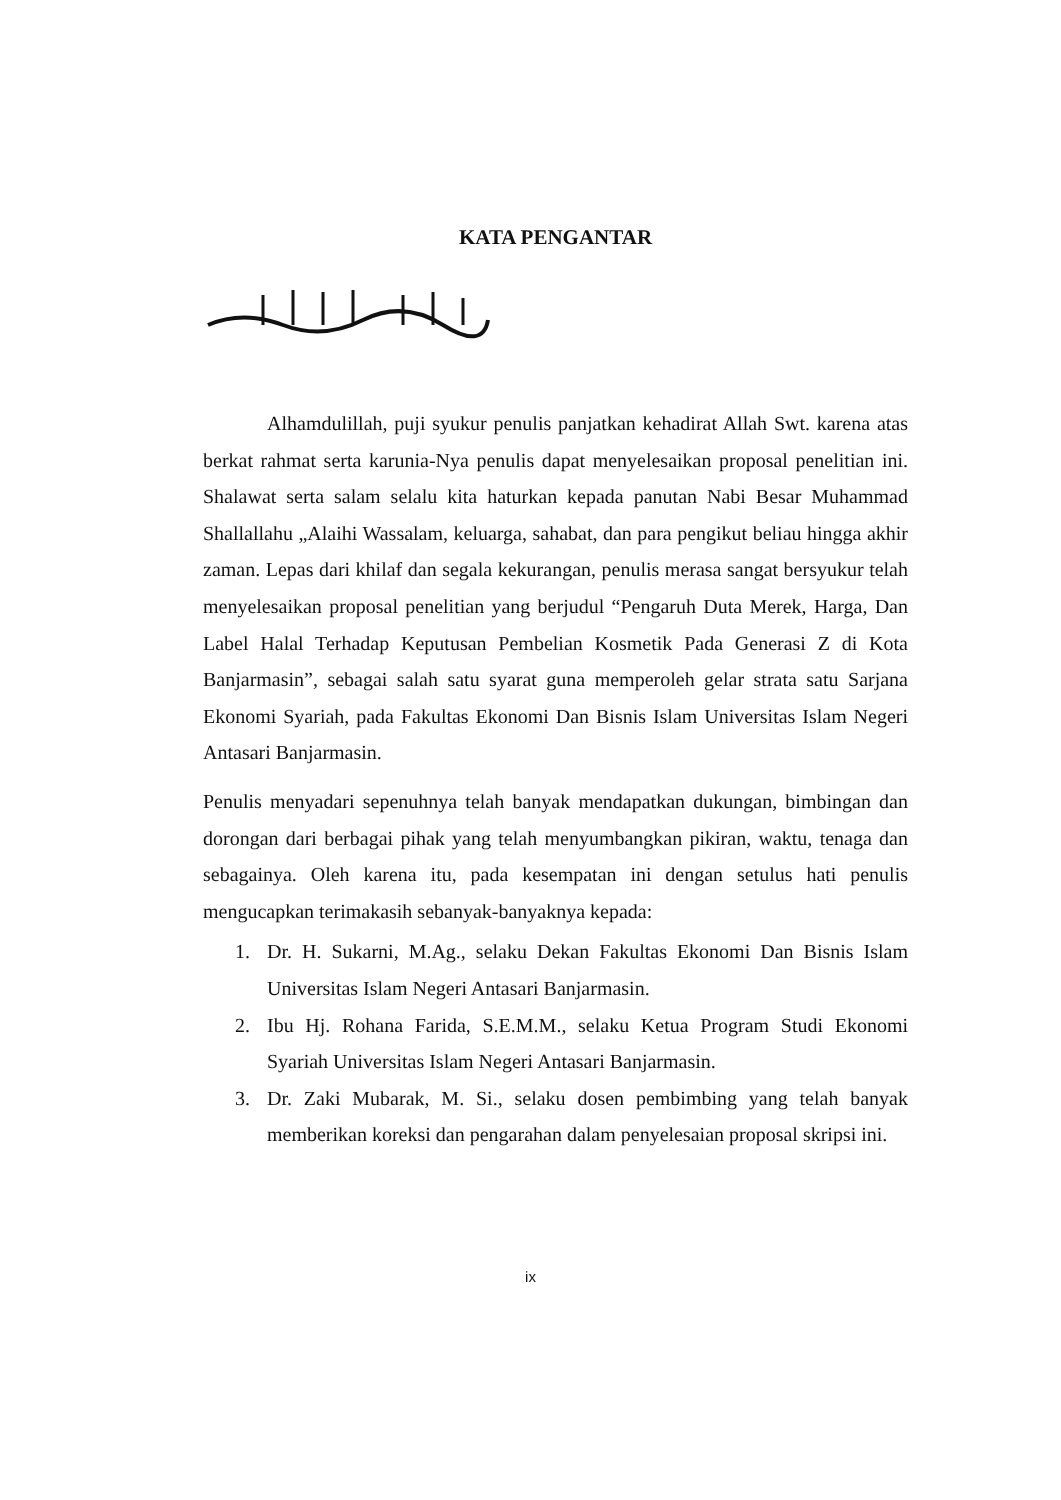KATA PENGANTAR
Alhamdulillah, puji syukur penulis panjatkan kehadirat Allah Swt. karena atas berkat rahmat serta karunia-Nya penulis dapat menyelesaikan proposal penelitian ini. Shalawat serta salam selalu kita haturkan kepada panutan Nabi Besar Muhammad Shallallahu „Alaihi Wassalam, keluarga, sahabat, dan para pengikut beliau hingga akhir zaman. Lepas dari khilaf dan segala kekurangan, penulis merasa sangat bersyukur telah menyelesaikan proposal penelitian yang berjudul “Pengaruh Duta Merek, Harga, Dan Label Halal Terhadap Keputusan Pembelian Kosmetik Pada Generasi Z di Kota Banjarmasin”, sebagai salah satu syarat guna memperoleh gelar strata satu Sarjana Ekonomi Syariah, pada Fakultas Ekonomi Dan Bisnis Islam Universitas Islam Negeri Antasari Banjarmasin.
Penulis menyadari sepenuhnya telah banyak mendapatkan dukungan, bimbingan dan dorongan dari berbagai pihak yang telah menyumbangkan pikiran, waktu, tenaga dan sebagainya. Oleh karena itu, pada kesempatan ini dengan setulus hati penulis mengucapkan terimakasih sebanyak-banyaknya kepada:
1. Dr. H. Sukarni, M.Ag., selaku Dekan Fakultas Ekonomi Dan Bisnis Islam Universitas Islam Negeri Antasari Banjarmasin.
2. Ibu Hj. Rohana Farida, S.E.M.M., selaku Ketua Program Studi Ekonomi Syariah Universitas Islam Negeri Antasari Banjarmasin.
3. Dr. Zaki Mubarak, M. Si., selaku dosen pembimbing yang telah banyak memberikan koreksi dan pengarahan dalam penyelesaian proposal skripsi ini.
ix